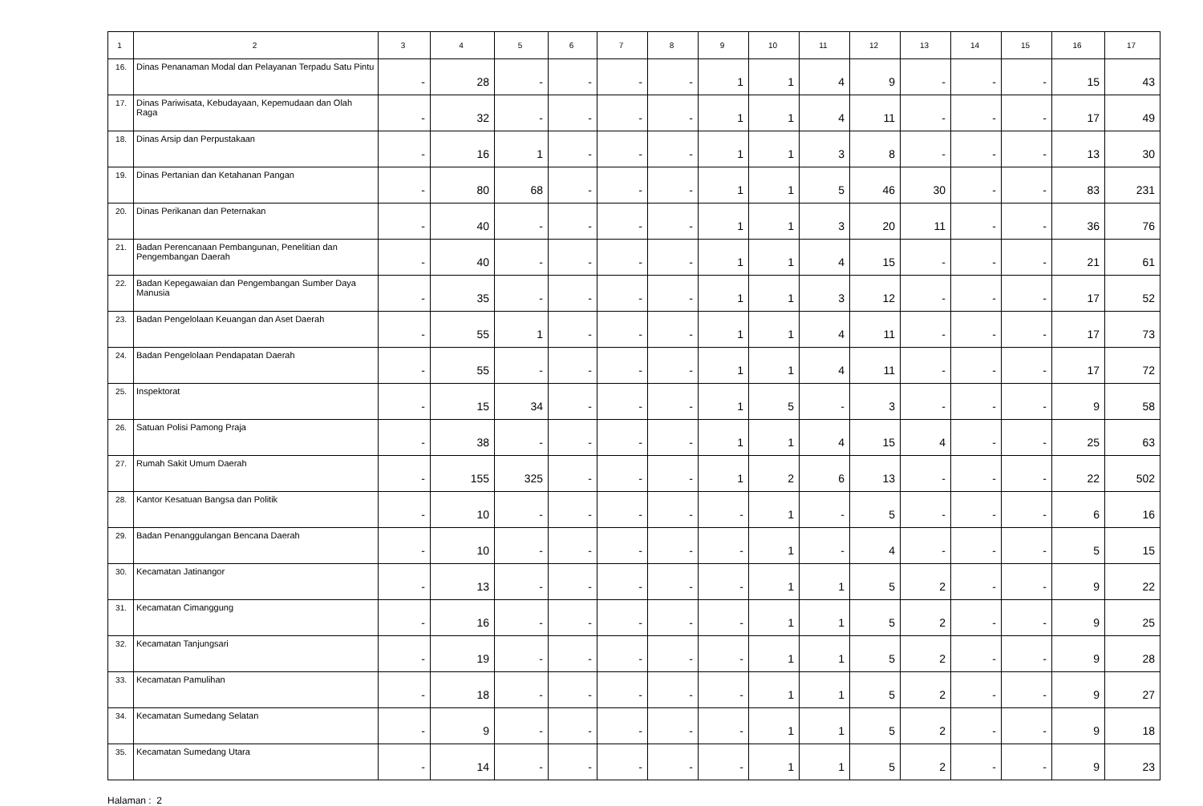| 1 | 2 | 3 | 4 | 5 | 6 | 7 | 8 | 9 | 10 | 11 | 12 | 13 | 14 | 15 | 16 | 17 |
| --- | --- | --- | --- | --- | --- | --- | --- | --- | --- | --- | --- | --- | --- | --- | --- | --- |
| 16. | Dinas Penanaman Modal dan Pelayanan Terpadu Satu Pintu | - | 28 | - | - | - | - | 1 | 1 | 4 | 9 | - | - | - | 15 | 43 |
| 17. | Dinas Pariwisata, Kebudayaan, Kepemudaan dan Olah Raga | - | 32 | - | - | - | - | 1 | 1 | 4 | 11 | - | - | - | 17 | 49 |
| 18. | Dinas Arsip dan Perpustakaan | - | 16 | 1 | - | - | - | 1 | 1 | 3 | 8 | - | - | - | 13 | 30 |
| 19. | Dinas Pertanian dan Ketahanan Pangan | - | 80 | 68 | - | - | - | 1 | 1 | 5 | 46 | 30 | - | - | 83 | 231 |
| 20. | Dinas Perikanan dan Peternakan | - | 40 | - | - | - | - | 1 | 1 | 3 | 20 | 11 | - | - | 36 | 76 |
| 21. | Badan Perencanaan Pembangunan, Penelitian dan Pengembangan Daerah | - | 40 | - | - | - | - | 1 | 1 | 4 | 15 | - | - | - | 21 | 61 |
| 22. | Badan Kepegawaian dan Pengembangan Sumber Daya Manusia | - | 35 | - | - | - | - | 1 | 1 | 3 | 12 | - | - | - | 17 | 52 |
| 23. | Badan Pengelolaan Keuangan dan Aset Daerah | - | 55 | 1 | - | - | - | 1 | 1 | 4 | 11 | - | - | - | 17 | 73 |
| 24. | Badan Pengelolaan Pendapatan Daerah | - | 55 | - | - | - | - | 1 | 1 | 4 | 11 | - | - | - | 17 | 72 |
| 25. | Inspektorat | - | 15 | 34 | - | - | - | 1 | 5 | - | 3 | - | - | - | 9 | 58 |
| 26. | Satuan Polisi Pamong Praja | - | 38 | - | - | - | - | 1 | 1 | 4 | 15 | 4 | - | - | 25 | 63 |
| 27. | Rumah Sakit Umum Daerah | - | 155 | 325 | - | - | - | 1 | 2 | 6 | 13 | - | - | - | 22 | 502 |
| 28. | Kantor Kesatuan Bangsa dan Politik | - | 10 | - | - | - | - | - | 1 | - | 5 | - | - | - | 6 | 16 |
| 29. | Badan Penanggulangan Bencana Daerah | - | 10 | - | - | - | - | - | 1 | - | 4 | - | - | - | 5 | 15 |
| 30. | Kecamatan Jatinangor | - | 13 | - | - | - | - | - | 1 | 1 | 5 | 2 | - | - | 9 | 22 |
| 31. | Kecamatan Cimanggung | - | 16 | - | - | - | - | - | 1 | 1 | 5 | 2 | - | - | 9 | 25 |
| 32. | Kecamatan Tanjungsari | - | 19 | - | - | - | - | - | 1 | 1 | 5 | 2 | - | - | 9 | 28 |
| 33. | Kecamatan Pamulihan | - | 18 | - | - | - | - | - | 1 | 1 | 5 | 2 | - | - | 9 | 27 |
| 34. | Kecamatan Sumedang Selatan | - | 9 | - | - | - | - | - | 1 | 1 | 5 | 2 | - | - | 9 | 18 |
| 35. | Kecamatan Sumedang Utara | - | 14 | - | - | - | - | - | 1 | 1 | 5 | 2 | - | - | 9 | 23 |
Halaman : 2